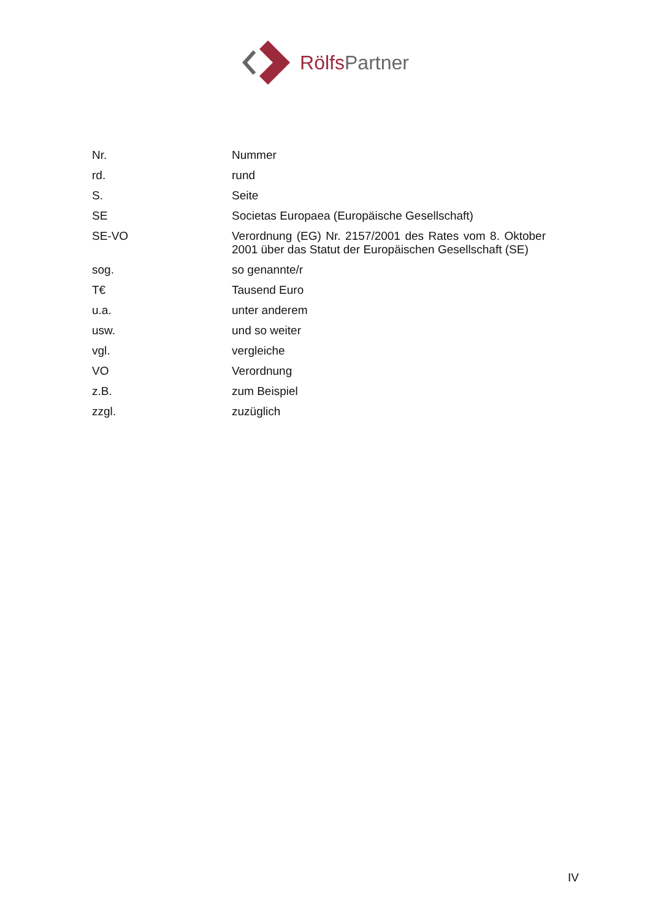Rölfs Partner
| Nr. | Nummer |
| rd. | rund |
| S. | Seite |
| SE | Societas Europaea (Europäische Gesellschaft) |
| SE-VO | Verordnung (EG) Nr. 2157/2001 des Rates vom 8. Oktober 2001 über das Statut der Europäischen Gesellschaft (SE) |
| sog. | so genannte/r |
| T€ | Tausend Euro |
| u.a. | unter anderem |
| usw. | und so weiter |
| vgl. | vergleiche |
| VO | Verordnung |
| z.B. | zum Beispiel |
| zzgl. | zuzüglich |
IV